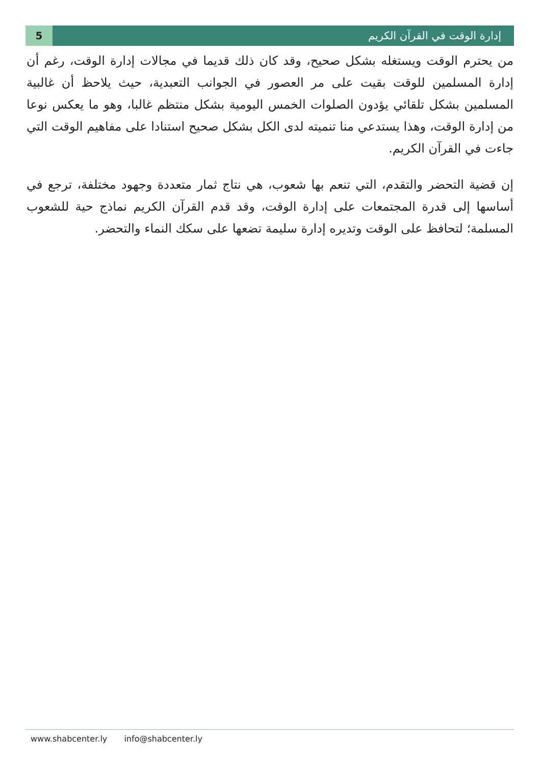5 إدارة الوقت في القرآن الكريم
من يحترم الوقت ويستغله بشكل صحيح، وقد كان ذلك قديما في مجالات إدارة الوقت، رغم أن إدارة المسلمين للوقت بقيت على مر العصور في الجوانب التعبدية، حيث يلاحظ أن غالبية المسلمين بشكل تلقائي يؤدون الصلوات الخمس اليومية بشكل منتظم غالبا، وهو ما يعكس نوعا من إدارة الوقت، وهذا يستدعي منا تنميته لدى الكل بشكل صحيح استنادا على مفاهيم الوقت التي جاءت في القرآن الكريم.
إن قضية التحضر والتقدم، التي تنعم بها شعوب، هي نتاج ثمار متعددة وجهود مختلفة، ترجع في أساسها إلى قدرة المجتمعات على إدارة الوقت، وقد قدم القرآن الكريم نماذج حية للشعوب المسلمة؛ لتحافظ على الوقت وتديره إدارة سليمة تضعها على سكك النماء والتحضر.
www.shabcenter.ly info@shabcenter.ly